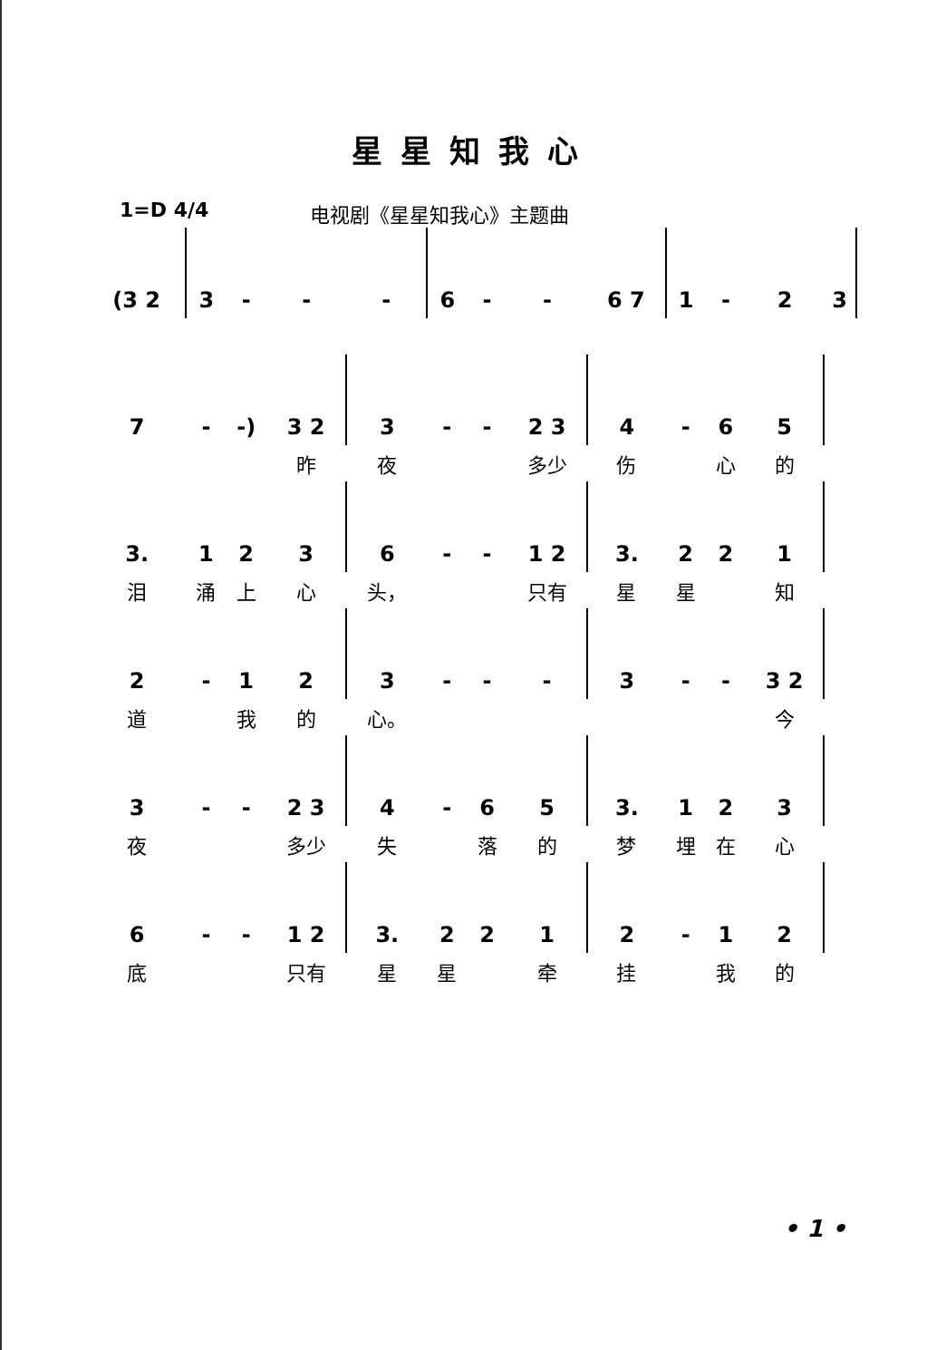星星知我心
1=D 4/4 电视剧《星星知我心》主题曲
| (3 2 | 3 | - | - | - | 6 | - | - | 6 7 | 1 | - | 2 | 3 | |
| 7 | - | -) | 3 2 | 3 | - | - | 2 3 | 4 | - | 6 | 5 | | |
| | | | 昨 | 夜 | | | 多少 | 伤 | | 心 | 的 | | |
| 3. | 1 | 2 | 3 | 6 | - | - | 1 2 | 3. | 2 | 2 | 1 | | |
| 泪 | 涌 | 上 | 心 | 头， | | | 只有 | 星 | 星 | | 知 | | |
| 2 | - | 1 | 2 | 3 | - | - | - | 3 | - | - | 3 2 | | |
| 道 | | 我 | 的 | 心。 | | | | | | | 今 | | |
| 3 | - | - | 2 3 | 4 | - | 6 | 5 | 3. | 1 | 2 | 3 | | |
| 夜 | | | 多少 | 失 | | 落 | 的 | 梦 | 埋 | 在 | 心 | | |
| 6 | - | - | 1 2 | 3. | 2 | 2 | 1 | 2 | - | 1 | 2 | | |
| 底 | | | 只有 | 星 | 星 | | 牵 | 挂 | | 我 | 的 | | |
• 1 •